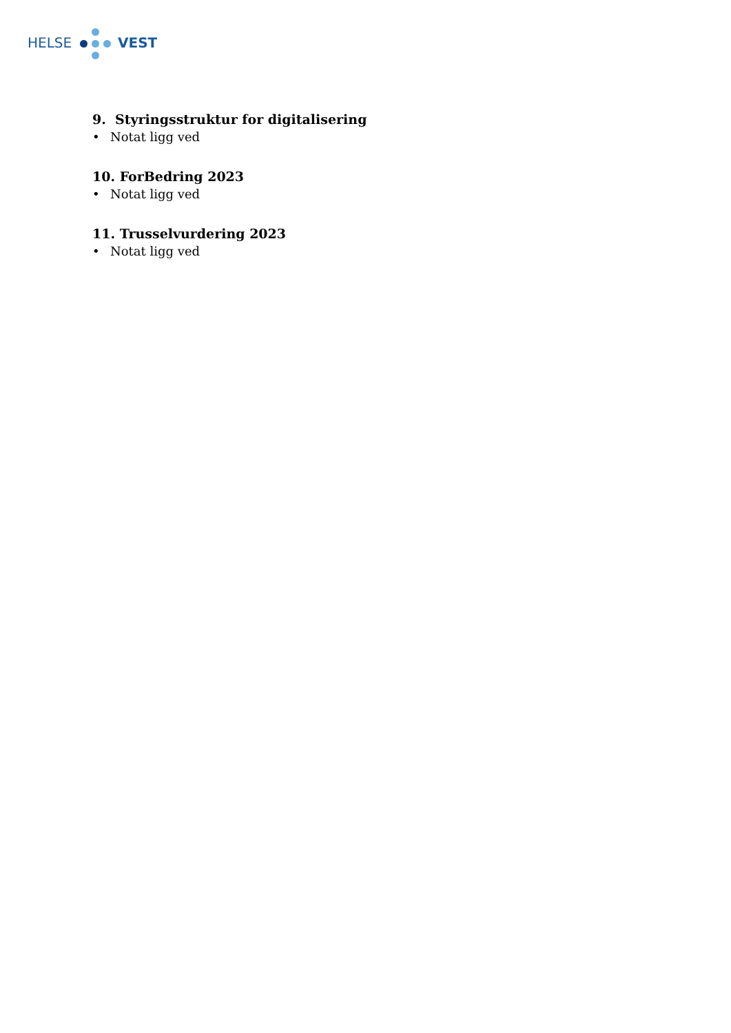HELSE VEST
9. Styringsstruktur for digitalisering
• Notat ligg ved
10. ForBedring 2023
• Notat ligg ved
11. Trusselvurdering 2023
• Notat ligg ved